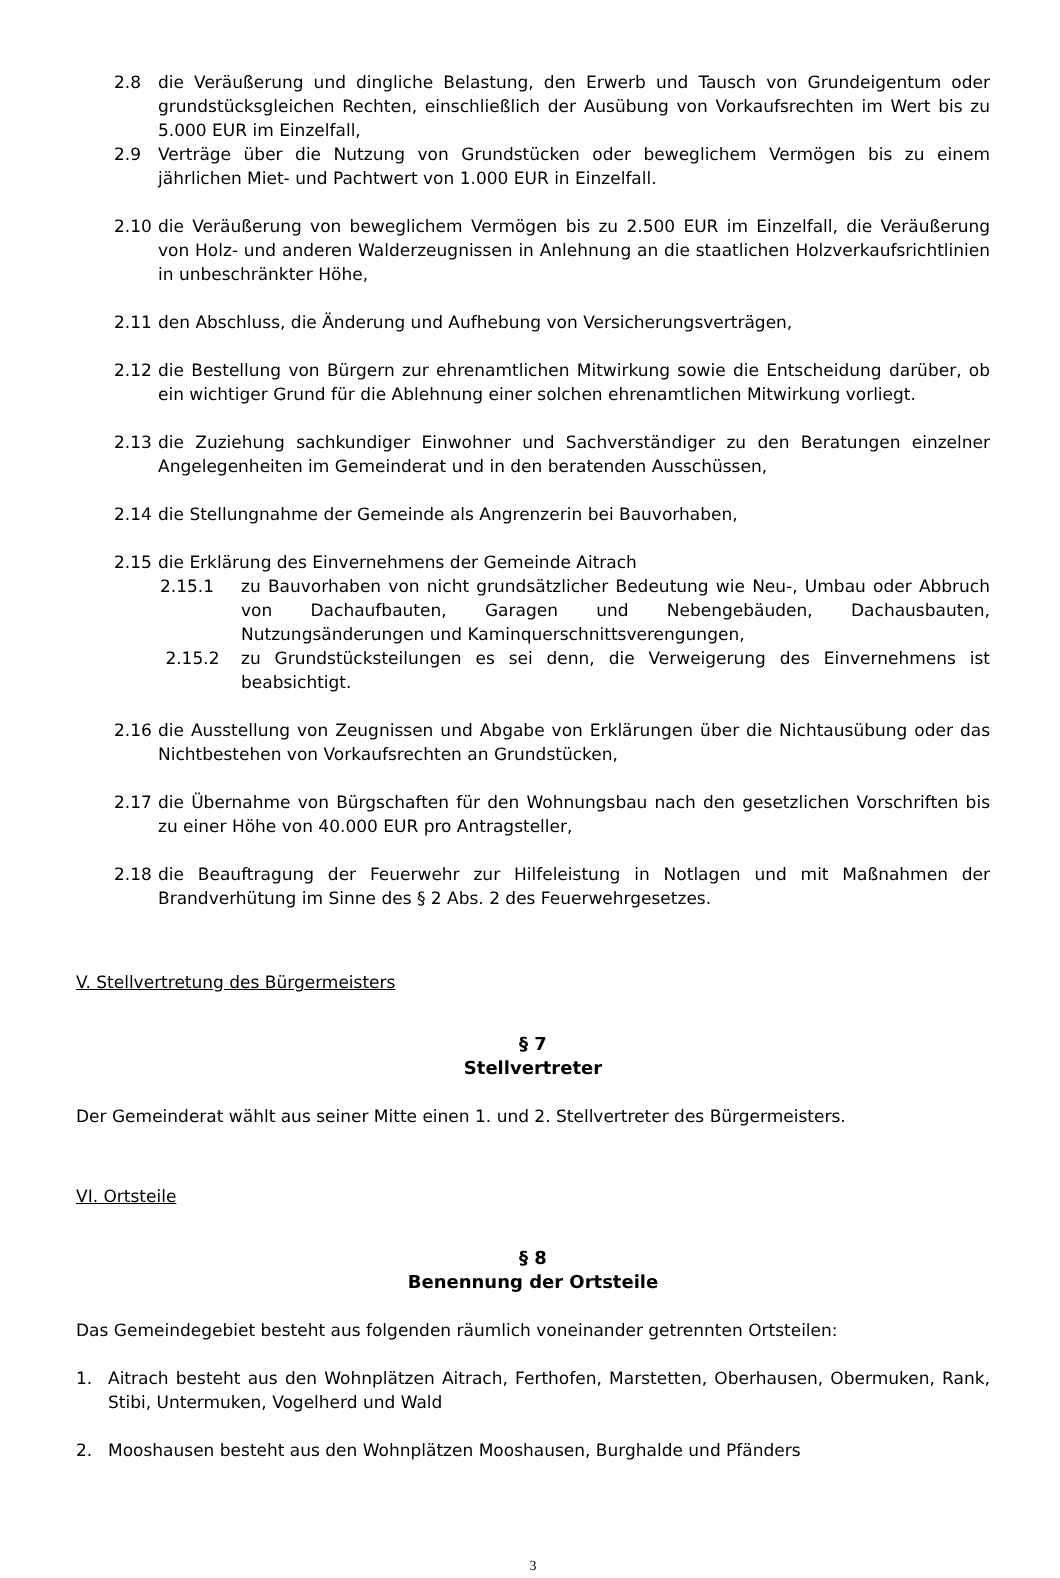2.8 die Veräußerung und dingliche Belastung, den Erwerb und Tausch von Grundeigentum oder grundstücksgleichen Rechten, einschließlich der Ausübung von Vorkaufsrechten im Wert bis zu 5.000 EUR im Einzelfall,
2.9 Verträge über die Nutzung von Grundstücken oder beweglichem Vermögen bis zu einem jährlichen Miet- und Pachtwert von 1.000 EUR in Einzelfall.
2.10 die Veräußerung von beweglichem Vermögen bis zu 2.500 EUR im Einzelfall, die Veräußerung von Holz- und anderen Walderzeugnissen in Anlehnung an die staatlichen Holzverkaufsrichtlinien in unbeschränkter Höhe,
2.11 den Abschluss, die Änderung und Aufhebung von Versicherungsverträgen,
2.12 die Bestellung von Bürgern zur ehrenamtlichen Mitwirkung sowie die Entscheidung darüber, ob ein wichtiger Grund für die Ablehnung einer solchen ehrenamtlichen Mitwirkung vorliegt.
2.13 die Zuziehung sachkundiger Einwohner und Sachverständiger zu den Beratungen einzelner Angelegenheiten im Gemeinderat und in den beratenden Ausschüssen,
2.14 die Stellungnahme der Gemeinde als Angrenzerin bei Bauvorhaben,
2.15 die Erklärung des Einvernehmens der Gemeinde Aitrach
2.15.1 zu Bauvorhaben von nicht grundsätzlicher Bedeutung wie Neu-, Umbau oder Abbruch von Dachaufbauten, Garagen und Nebengebäuden, Dachausbauten, Nutzungsänderungen und Kaminquerschnittsverengungen,
2.15.2 zu Grundstücksteilungen es sei denn, die Verweigerung des Einvernehmens ist beabsichtigt.
2.16 die Ausstellung von Zeugnissen und Abgabe von Erklärungen über die Nichtausübung oder das Nichtbestehen von Vorkaufsrechten an Grundstücken,
2.17 die Übernahme von Bürgschaften für den Wohnungsbau nach den gesetzlichen Vorschriften bis zu einer Höhe von 40.000 EUR pro Antragsteller,
2.18 die Beauftragung der Feuerwehr zur Hilfeleistung in Notlagen und mit Maßnahmen der Brandverhütung im Sinne des § 2 Abs. 2 des Feuerwehrgesetzes.
V. Stellvertretung des Bürgermeisters
§ 7
Stellvertreter
Der Gemeinderat wählt aus seiner Mitte einen 1. und 2. Stellvertreter des Bürgermeisters.
VI. Ortsteile
§ 8
Benennung der Ortsteile
Das Gemeindegebiet besteht aus folgenden räumlich voneinander getrennten Ortsteilen:
1. Aitrach besteht aus den Wohnplätzen Aitrach, Ferthofen, Marstetten, Oberhausen, Obermuken, Rank, Stibi, Untermuken, Vogelherd und Wald
2. Mooshausen besteht aus den Wohnplätzen Mooshausen, Burghalde und Pfänders
3